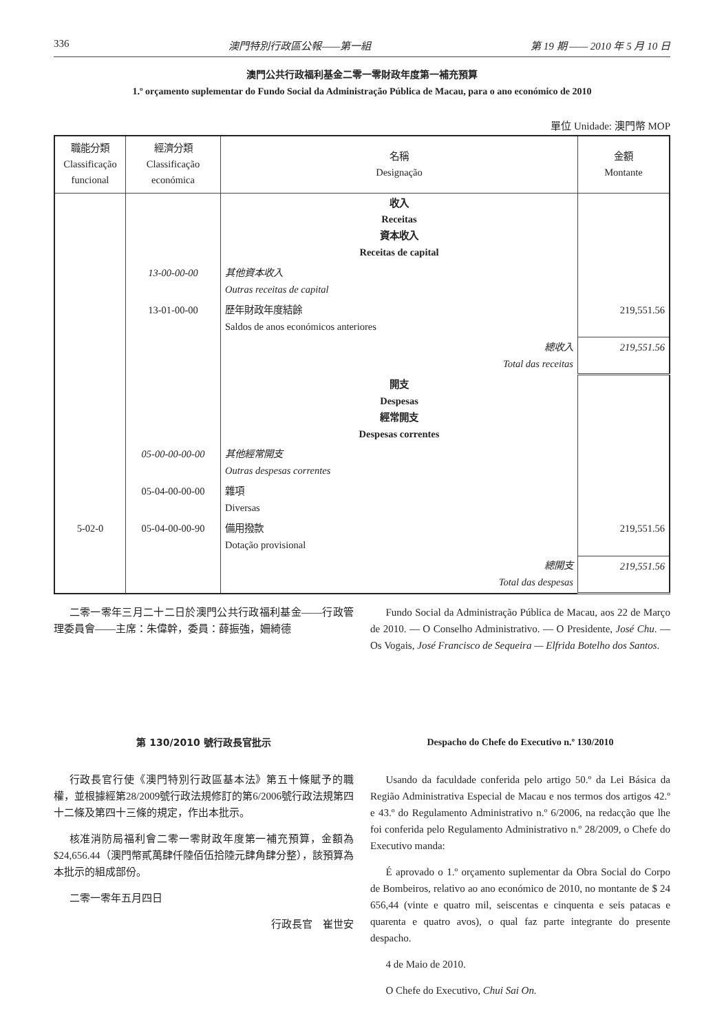336 澳門特別行政區公報——第一組 第 19 期 —— 2010 年 5 月 10 日
澳門公共行政福利基金二零一零財政年度第一補充預算
1.º orçamento suplementar do Fundo Social da Administração Pública de Macau, para o ano económico de 2010
單位 Unidade: 澳門幣 MOP
| 職能分類 Classificação funcional | 經濟分類 Classificação económica | 名稱 Designação | 金額 Montante |
| --- | --- | --- | --- |
| | | 收入 Receitas 資本收入 Receitas de capital | |
| | 13-00-00-00 | 其他資本收入 Outras receitas de capital | |
| | 13-01-00-00 | 歷年財政年度結餘 Saldos de anos económicos anteriores | 219,551.56 |
| | | 總收入 Total das receitas | 219,551.56 |
| | | 開支 Despesas 經常開支 Despesas correntes | |
| | 05-00-00-00-00 | 其他經常開支 Outras despesas correntes | |
| | 05-04-00-00-00 | 雜項 Diversas | |
| 5-02-0 | 05-04-00-00-90 | 備用撥款 Dotação provisional | 219,551.56 |
| | | 總開支 Total das despesas | 219,551.56 |
二零一零年三月二十二日於澳門公共行政福利基金——行政管理委員會——主席：朱偉幹，委員：薛振強，姍綺德
Fundo Social da Administração Pública de Macau, aos 22 de Março de 2010. — O Conselho Administrativo. — O Presidente, José Chu. — Os Vogais, José Francisco de Sequeira — Elfrida Botelho dos Santos.
第 130/2010 號行政長官批示
行政長官行使《澳門特別行政區基本法》第五十條賦予的職權，並根據經第28/2009號行政法規修訂的第6/2006號行政法規第四十二條及第四十三條的規定，作出本批示。
核准消防局福利會二零一零財政年度第一補充預算，金額為$24,656.44（澳門幣貳萬肆仟陸佰伍拾陸元肆角肆分整），該預算為本批示的組成部份。
二零一零年五月四日
行政長官　崔世安
Despacho do Chefe do Executivo n.º 130/2010
Usando da faculdade conferida pelo artigo 50.º da Lei Básica da Região Administrativa Especial de Macau e nos termos dos artigos 42.º e 43.º do Regulamento Administrativo n.º 6/2006, na redacção que lhe foi conferida pelo Regulamento Administrativo n.º 28/2009, o Chefe do Executivo manda:
É aprovado o 1.º orçamento suplementar da Obra Social do Corpo de Bombeiros, relativo ao ano económico de 2010, no montante de $ 24 656,44 (vinte e quatro mil, seiscentas e cinquenta e seis patacas e quarenta e quatro avos), o qual faz parte integrante do presente despacho.
4 de Maio de 2010.
O Chefe do Executivo, Chui Sai On.